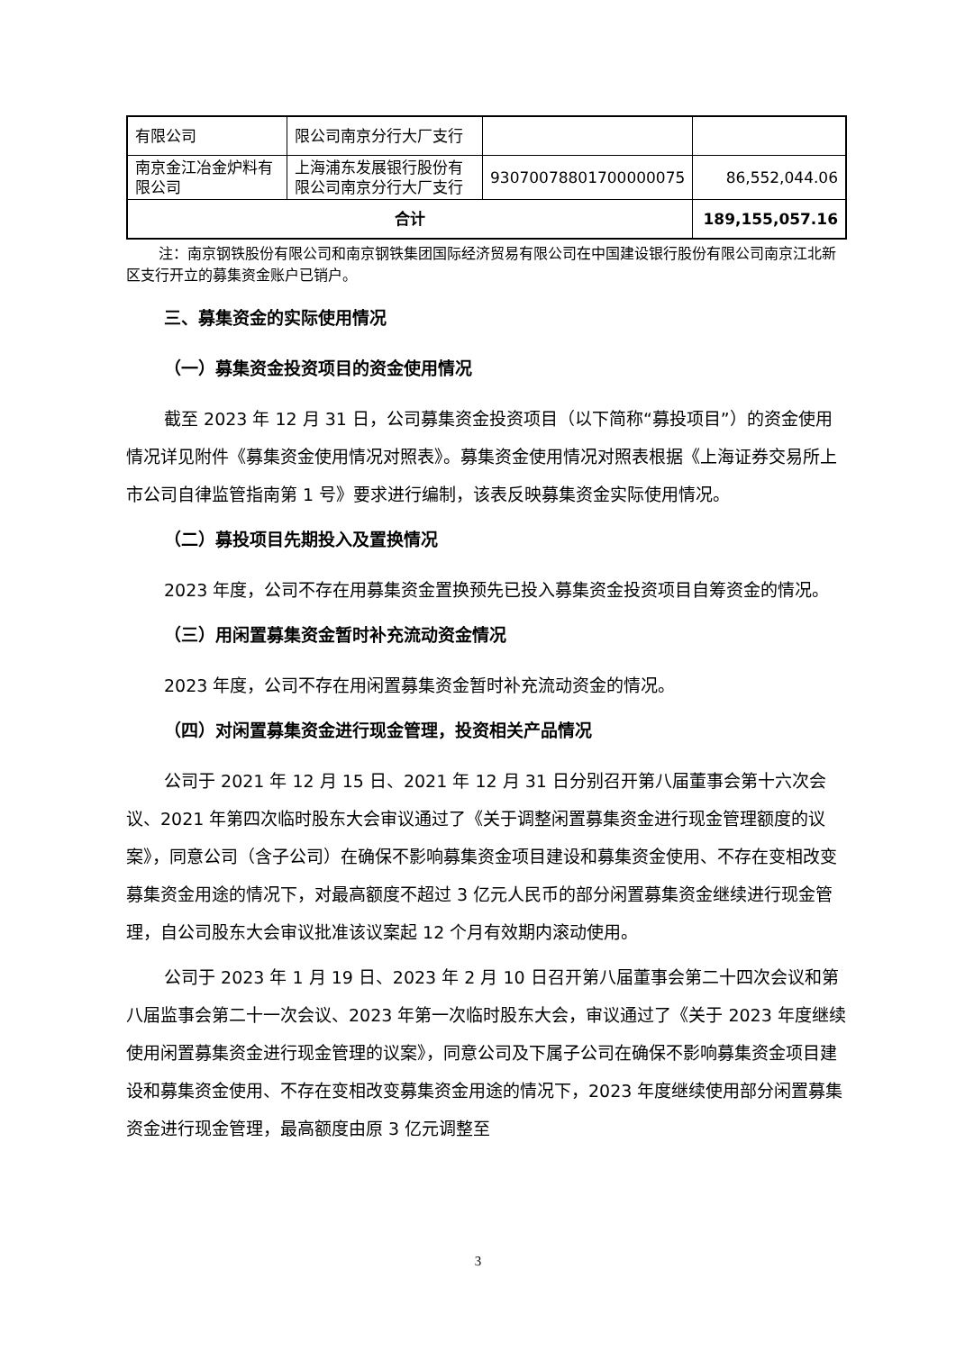| 有限公司 | 限公司南京分行大厂支行 | | |
| 南京金江冶金炉料有限公司 | 上海浦东发展银行股份有限公司南京分行大厂支行 | 93070078801700000075 | 86,552,044.06 |
| 合计 | | | 189,155,057.16 |
注：南京钢铁股份有限公司和南京钢铁集团国际经济贸易有限公司在中国建设银行股份有限公司南京江北新区支行开立的募集资金账户已销户。
三、募集资金的实际使用情况
（一）募集资金投资项目的资金使用情况
截至 2023 年 12 月 31 日，公司募集资金投资项目（以下简称“募投项目”）的资金使用情况详见附件《募集资金使用情况对照表》。募集资金使用情况对照表根据《上海证券交易所上市公司自律监管指南第 1 号》要求进行编制，该表反映募集资金实际使用情况。
（二）募投项目先期投入及置换情况
2023 年度，公司不存在用募集资金置换预先已投入募集资金投资项目自筹资金的情况。
（三）用闲置募集资金暂时补充流动资金情况
2023 年度，公司不存在用闲置募集资金暂时补充流动资金的情况。
（四）对闲置募集资金进行现金管理，投资相关产品情况
公司于 2021 年 12 月 15 日、2021 年 12 月 31 日分别召开第八届董事会第十六次会议、2021 年第四次临时股东大会审议通过了《关于调整闲置募集资金进行现金管理额度的议案》，同意公司（含子公司）在确保不影响募集资金项目建设和募集资金使用、不存在变相改变募集资金用途的情况下，对最高额度不超过 3 亿元人民币的部分闲置募集资金继续进行现金管理，自公司股东大会审议批准该议案起 12 个月有效期内滚动使用。
公司于 2023 年 1 月 19 日、2023 年 2 月 10 日召开第八届董事会第二十四次会议和第八届监事会第二十一次会议、2023 年第一次临时股东大会，审议通过了《关于 2023 年度继续使用闲置募集资金进行现金管理的议案》，同意公司及下属子公司在确保不影响募集资金项目建设和募集资金使用、不存在变相改变募集资金用途的情况下，2023 年度继续使用部分闲置募集资金进行现金管理，最高额度由原 3 亿元调整至
3